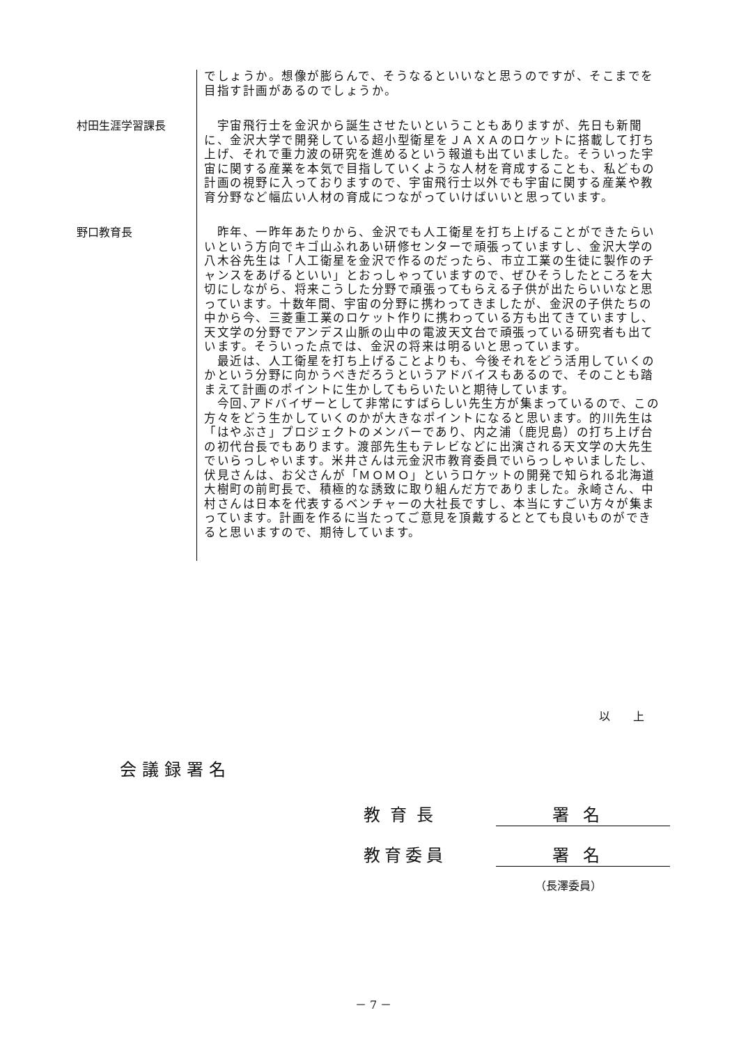でしょうか。想像が膨らんで、そうなるといいなと思うのですが、そこまでを目指す計画があるのでしょうか。
村田生涯学習課長
　宇宙飛行士を金沢から誕生させたいということもありますが、先日も新聞に、金沢大学で開発している超小型衛星をＪＡＸＡのロケットに搭載して打ち上げ、それで重力波の研究を進めるという報道も出ていました。そういった宇宙に関する産業を本気で目指していくような人材を育成することも、私どもの計画の視野に入っておりますので、宇宙飛行士以外でも宇宙に関する産業や教育分野など幅広い人材の育成につながっていけばいいと思っています。
野口教育長
　昨年、一昨年あたりから、金沢でも人工衛星を打ち上げることができたらいいという方向でキゴ山ふれあい研修センターで頑張っていますし、金沢大学の八木谷先生は「人工衛星を金沢で作るのだったら、市立工業の生徒に製作のチャンスをあげるといい」とおっしゃっていますので、ぜひそうしたところを大切にしながら、将来こうした分野で頑張ってもらえる子供が出たらいいなと思っています。十数年間、宇宙の分野に携わってきましたが、金沢の子供たちの中から今、三菱重工業のロケット作りに携わっている方も出てきていますし、天文学の分野でアンデス山脈の山中の電波天文台で頑張っている研究者も出ています。そういった点では、金沢の将来は明るいと思っています。
　最近は、人工衛星を打ち上げることよりも、今後それをどう活用していくのかという分野に向かうべきだろうというアドバイスもあるので、そのことも踏まえて計画のポイントに生かしてもらいたいと期待しています。
　今回､アドバイザーとして非常にすばらしい先生方が集まっているので、この方々をどう生かしていくのかが大きなポイントになると思います。的川先生は「はやぶさ」プロジェクトのメンバーであり、内之浦（鹿児島）の打ち上げ台の初代台長でもあります。渡部先生もテレビなどに出演される天文学の大先生でいらっしゃいます。米井さんは元金沢市教育委員でいらっしゃいましたし、伏見さんは、お父さんが「ＭＯＭＯ」というロケットの開発で知られる北海道大樹町の前町長で、積極的な誘致に取り組んだ方でありました。永崎さん、中村さんは日本を代表するベンチャーの大社長ですし、本当にすごい方々が集まっています。計画を作るに当たってご意見を頂戴するととても良いものができると思いますので、期待しています。
以 上
会議録署名
教育長 署名
教育委員 署名
（長澤委員）
－ 7 －